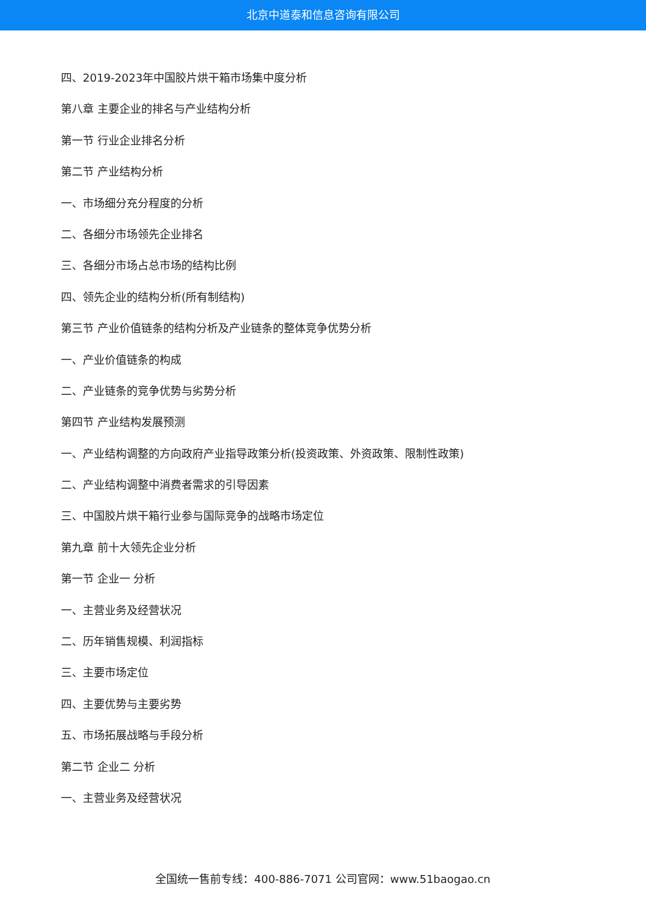北京中道泰和信息咨询有限公司
四、2019-2023年中国胶片烘干箱市场集中度分析
第八章 主要企业的排名与产业结构分析
第一节 行业企业排名分析
第二节 产业结构分析
一、市场细分充分程度的分析
二、各细分市场领先企业排名
三、各细分市场占总市场的结构比例
四、领先企业的结构分析(所有制结构)
第三节 产业价值链条的结构分析及产业链条的整体竞争优势分析
一、产业价值链条的构成
二、产业链条的竞争优势与劣势分析
第四节 产业结构发展预测
一、产业结构调整的方向政府产业指导政策分析(投资政策、外资政策、限制性政策)
二、产业结构调整中消费者需求的引导因素
三、中国胶片烘干箱行业参与国际竞争的战略市场定位
第九章 前十大领先企业分析
第一节 企业一 分析
一、主营业务及经营状况
二、历年销售规模、利润指标
三、主要市场定位
四、主要优势与主要劣势
五、市场拓展战略与手段分析
第二节 企业二 分析
一、主营业务及经营状况
全国统一售前专线：400-886-7071 公司官网：www.51baogao.cn